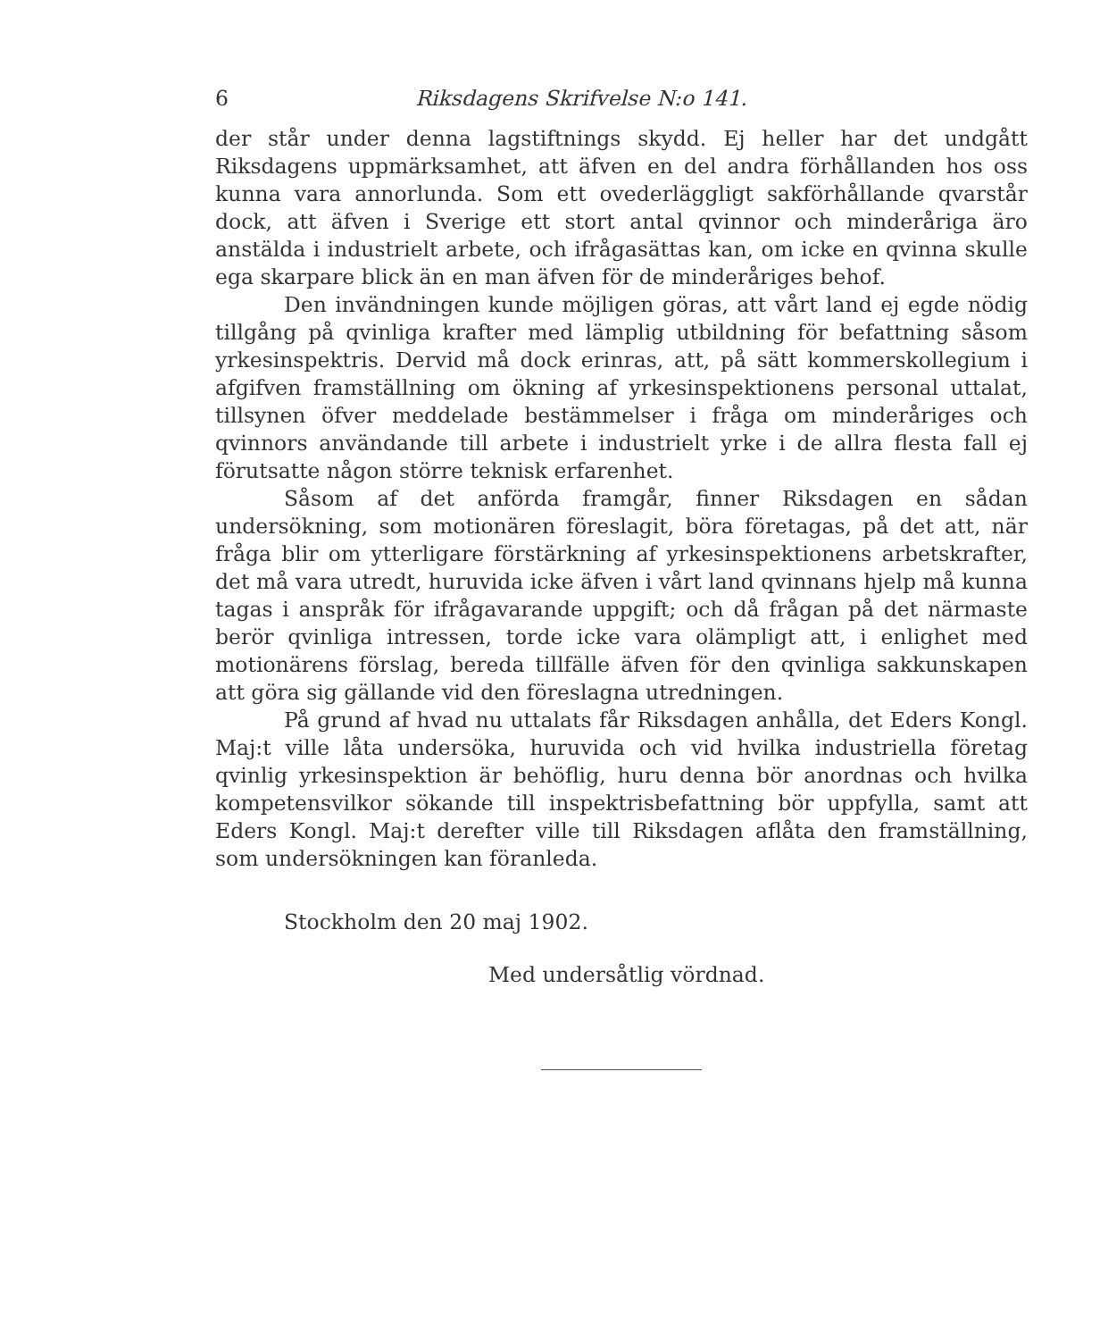6 Riksdagens Skrifvelse N:o 141.
der står under denna lagstiftnings skydd. Ej heller har det undgått Riksdagens uppmärksamhet, att äfven en del andra förhållanden hos oss kunna vara annorlunda. Som ett ovederläggligt sakförhållande qvarstår dock, att äfven i Sverige ett stort antal qvinnor och minderåriga äro anstälda i industrielt arbete, och ifrågasättas kan, om icke en qvinna skulle ega skarpare blick än en man äfven för de minderåriges behof.
Den invändningen kunde möjligen göras, att vårt land ej egde nödig tillgång på qvinliga krafter med lämplig utbildning för befattning såsom yrkesinspektris. Dervid må dock erinras, att, på sätt kommerskollegium i afgifven framställning om ökning af yrkesinspektionens personal uttalat, tillsynen öfver meddelade bestämmelser i fråga om minderåriges och qvinnors användande till arbete i industrielt yrke i de allra flesta fall ej förutsatte någon större teknisk erfarenhet.
Såsom af det anförda framgår, finner Riksdagen en sådan undersökning, som motionären föreslagit, böra företagas, på det att, när fråga blir om ytterligare förstärkning af yrkesinspektionens arbetskrafter, det må vara utredt, huruvida icke äfven i vårt land qvinnans hjelp må kunna tagas i anspråk för ifrågavarande uppgift; och då frågan på det närmaste berör qvinliga intressen, torde icke vara olämpligt att, i enlighet med motionärens förslag, bereda tillfälle äfven för den qvinliga sakkunskapen att göra sig gällande vid den föreslagna utredningen.
På grund af hvad nu uttalats får Riksdagen anhålla, det Eders Kongl. Maj:t ville låta undersöka, huruvida och vid hvilka industriella företag qvinlig yrkesinspektion är behöflig, huru denna bör anordnas och hvilka kompetensvilkor sökande till inspektrisbefattning bör uppfylla, samt att Eders Kongl. Maj:t derefter ville till Riksdagen aflåta den framställning, som undersökningen kan föranleda.
Stockholm den 20 maj 1902.
Med undersåtlig vördnad.